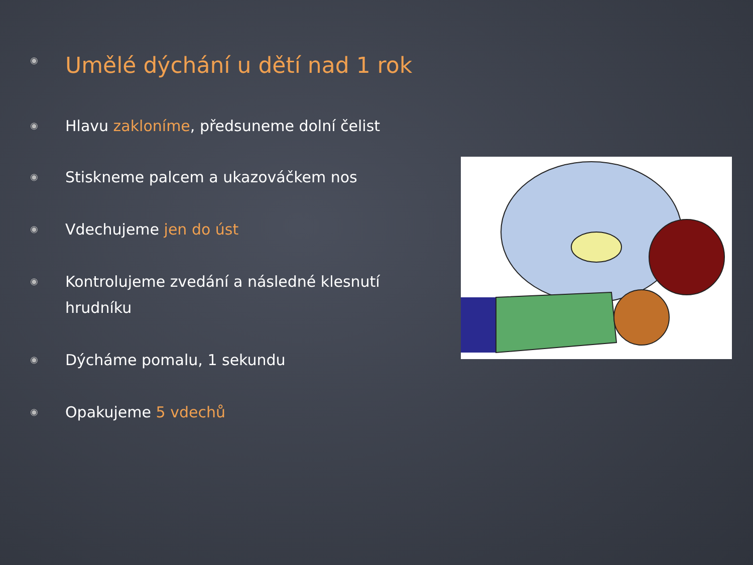◉
Umělé dýchání u dětí nad 1 rok
◉
Hlavu zakloníme, předsuneme dolní čelist
◉
Stiskneme palcem a ukazováčkem nos
◉
Vdechujeme jen do úst
◉
Kontrolujeme zvedání a následné klesnutí hrudníku
◉
Dýcháme pomalu, 1 sekundu
◉
Opakujeme 5 vdechů